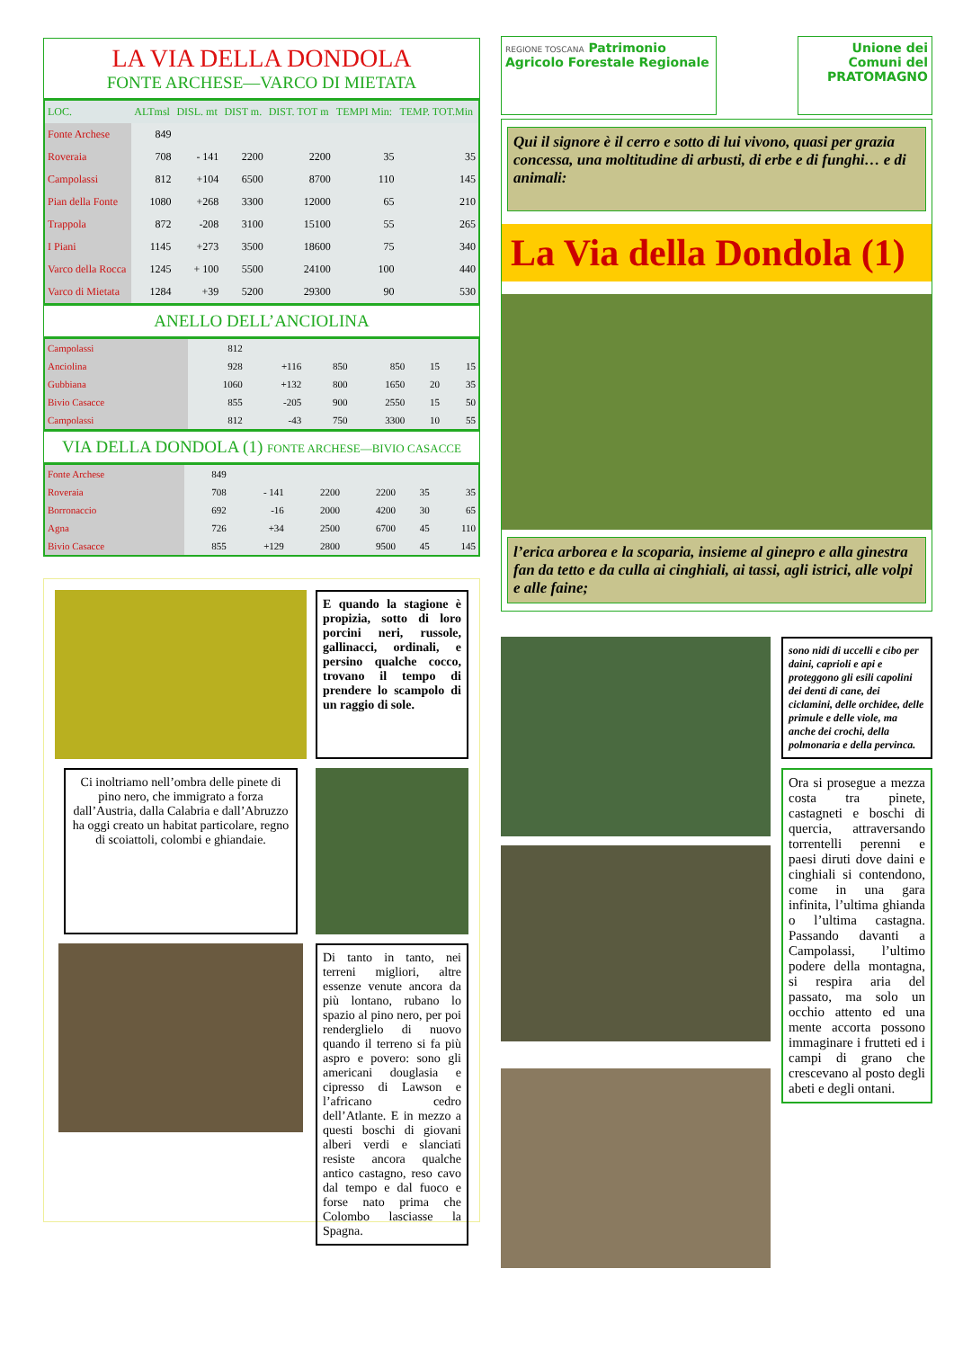LA VIA DELLA DONDOLA
FONTE ARCHESE—VARCO DI MIETATA
| LOC. | ALTmsl | DISL. mt | DIST m. | DIST. TOT m | TEMPI Min: | TEMP. TOT.Min |
| --- | --- | --- | --- | --- | --- | --- |
| Fonte Archese | 849 | | | | | |
| Roveraia | 708 | - 141 | 2200 | 2200 | 35 | 35 |
| Campolassi | 812 | +104 | 6500 | 8700 | 110 | 145 |
| Pian della Fonte | 1080 | +268 | 3300 | 12000 | 65 | 210 |
| Trappola | 872 | -208 | 3100 | 15100 | 55 | 265 |
| I Piani | 1145 | +273 | 3500 | 18600 | 75 | 340 |
| Varco della Rocca | 1245 | + 100 | 5500 | 24100 | 100 | 440 |
| Varco di Mietata | 1284 | +39 | 5200 | 29300 | 90 | 530 |
ANELLO DELL’ANCIOLINA
| Campolassi | 812 | | | | | |
| Anciolina | 928 | +116 | 850 | 850 | 15 | 15 |
| Gubbiana | 1060 | +132 | 800 | 1650 | 20 | 35 |
| Bivio Casacce | 855 | -205 | 900 | 2550 | 15 | 50 |
| Campolassi | 812 | -43 | 750 | 3300 | 10 | 55 |
VIA DELLA DONDOLA (1) FONTE ARCHESE—BIVIO CASACCE
| Fonte Archese | 849 | | | | | |
| Roveraia | 708 | - 141 | 2200 | 2200 | 35 | 35 |
| Borronaccio | 692 | -16 | 2000 | 4200 | 30 | 65 |
| Agna | 726 | +34 | 2500 | 6700 | 45 | 110 |
| Bivio Casacce | 855 | +129 | 2800 | 9500 | 45 | 145 |
E quando la stagione è propizia, sotto di loro porcini neri, russole, gallinacci, ordinali, e persino qualche cocco, trovano il tempo di prendere lo scampolo di un raggio di sole.
Ci inoltriamo nell’ombra delle pinete di pino nero, che immigrato a forza dall’Austria, dalla Calabria e dall’Abruzzo ha oggi creato un habitat particolare, regno di scoiattoli, colombi e ghiandaie.
Di tanto in tanto, nei terreni migliori, altre essenze venute ancora da più lontano, rubano lo spazio al pino nero, per poi renderglielo di nuovo quando il terreno si fa più aspro e povero: sono gli americani douglasia e cipresso di Lawson e l’africano cedro dell’Atlante. E in mezzo a questi boschi di giovani alberi verdi e slanciati resiste ancora qualche antico castagno, reso cavo dal tempo e dal fuoco e forse nato prima che Colombo lasciasse la Spagna.
REGIONE TOSCANA Patrimonio Agricolo Forestale Regionale
Unione dei Comuni del PRATOMAGNO
Qui il signore è il cerro e sotto di lui vivono, quasi per grazia concessa, una moltitudine di arbusti, di erbe e di funghi… e di animali:
La Via della Dondola (1)
l’erica arborea e la scoparia, insieme al ginepro e alla ginestra fan da tetto e da culla ai cinghiali, ai tassi, agli istrici, alle volpi e alle faine;
sono nidi di uccelli e cibo per daini, caprioli e api e proteggono gli esili capolini dei denti di cane, dei ciclamini, delle orchidee, delle primule e delle viole, ma anche dei crochi, della polmonaria e della pervinca.
Ora si prosegue a mezza costa tra pinete, castagneti e boschi di quercia, attraversando torrentelli perenni e paesi diruti dove daini e cinghiali si contendono, come in una gara infinita, l’ultima ghianda o l’ultima castagna. Passando davanti a Campolassi, l’ultimo podere della montagna, si respira aria del passato, ma solo un occhio attento ed una mente accorta possono immaginare i frutteti ed i campi di grano che crescevano al posto degli abeti e degli ontani.